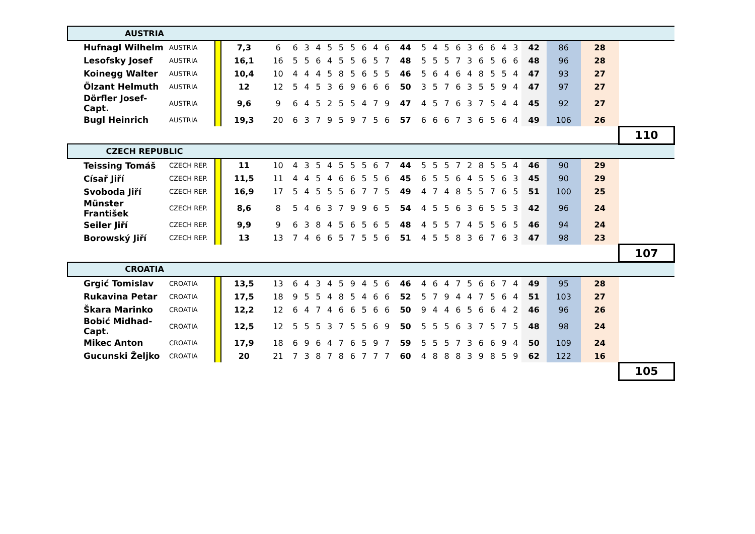| AUSTRIA | | | | | | | | | | | | | | | | | | | | | | | | | | | | |
| Hufnagl Wilhelm | AUSTRIA | | 7,3 | 6 | 6 | 3 | 4 | 5 | 5 | 5 | 6 | 4 | 6 | 44 | 5 | 4 | 5 | 6 | 3 | 6 | 6 | 4 | 3 | 42 | 86 | | 28 | |
| Lesofsky Josef | AUSTRIA | | 16,1 | 16 | 5 | 5 | 6 | 4 | 5 | 5 | 6 | 5 | 7 | 48 | 5 | 5 | 5 | 7 | 3 | 6 | 5 | 6 | 6 | 48 | 96 | | 28 | |
| Koinegg Walter | AUSTRIA | | 10,4 | 10 | 4 | 4 | 4 | 5 | 8 | 5 | 6 | 5 | 5 | 46 | 5 | 6 | 4 | 6 | 4 | 8 | 5 | 5 | 4 | 47 | 93 | | 27 | |
| Ölzant Helmuth | AUSTRIA | | 12 | 12 | 5 | 4 | 5 | 3 | 6 | 9 | 6 | 6 | 6 | 50 | 3 | 5 | 7 | 6 | 3 | 5 | 5 | 9 | 4 | 47 | 97 | | 27 | |
| Dörfler Josef-Capt. | AUSTRIA | | 9,6 | 9 | 6 | 4 | 5 | 2 | 5 | 5 | 4 | 7 | 9 | 47 | 4 | 5 | 7 | 6 | 3 | 7 | 5 | 4 | 4 | 45 | 92 | | 27 | |
| Bugl Heinrich | AUSTRIA | | 19,3 | 20 | 6 | 3 | 7 | 9 | 5 | 9 | 7 | 5 | 6 | 57 | 6 | 6 | 6 | 7 | 3 | 6 | 5 | 6 | 4 | 49 | 106 | | 26 | |
| | | | | | | | | | | | | | | | | | | | | | | | | | | | | 110 |
| CZECH REPUBLIC | | | | | | | | | | | | | | | | | | | | | | | | | | | | |
| Teissing Tomáš | CZECH REP. | | 11 | 10 | 4 | 3 | 5 | 4 | 5 | 5 | 5 | 6 | 7 | 44 | 5 | 5 | 5 | 7 | 2 | 8 | 5 | 5 | 4 | 46 | 90 | | 29 | |
| Císař Jiří | CZECH REP. | | 11,5 | 11 | 4 | 4 | 5 | 4 | 6 | 6 | 5 | 5 | 6 | 45 | 6 | 5 | 5 | 6 | 4 | 5 | 5 | 6 | 3 | 45 | 90 | | 29 | |
| Svoboda Jiří | CZECH REP. | | 16,9 | 17 | 5 | 4 | 5 | 5 | 5 | 6 | 7 | 7 | 5 | 49 | 4 | 7 | 4 | 8 | 5 | 5 | 7 | 6 | 5 | 51 | 100 | | 25 | |
| Münster František | CZECH REP. | | 8,6 | 8 | 5 | 4 | 6 | 3 | 7 | 9 | 9 | 6 | 5 | 54 | 4 | 5 | 5 | 6 | 3 | 6 | 5 | 5 | 3 | 42 | 96 | | 24 | |
| Seiler Jiří | CZECH REP. | | 9,9 | 9 | 6 | 3 | 8 | 4 | 5 | 6 | 5 | 6 | 5 | 48 | 4 | 5 | 5 | 7 | 4 | 5 | 5 | 6 | 5 | 46 | 94 | | 24 | |
| Borowský Jiří | CZECH REP. | | 13 | 13 | 7 | 4 | 6 | 6 | 5 | 7 | 5 | 5 | 6 | 51 | 4 | 5 | 5 | 8 | 3 | 6 | 7 | 6 | 3 | 47 | 98 | | 23 | |
| | | | | | | | | | | | | | | | | | | | | | | | | | | | | 107 |
| CROATIA | | | | | | | | | | | | | | | | | | | | | | | | | | | | |
| Grgić Tomislav | CROATIA | | 13,5 | 13 | 6 | 4 | 3 | 4 | 5 | 9 | 4 | 5 | 6 | 46 | 4 | 6 | 4 | 7 | 5 | 6 | 6 | 7 | 4 | 49 | 95 | | 28 | |
| Rukavina Petar | CROATIA | | 17,5 | 18 | 9 | 5 | 5 | 4 | 8 | 5 | 4 | 6 | 6 | 52 | 5 | 7 | 9 | 4 | 4 | 7 | 5 | 6 | 4 | 51 | 103 | | 27 | |
| Škara Marinko | CROATIA | | 12,2 | 12 | 6 | 4 | 7 | 4 | 6 | 6 | 5 | 6 | 6 | 50 | 9 | 4 | 4 | 6 | 5 | 6 | 6 | 4 | 2 | 46 | 96 | | 26 | |
| Bobić Midhad-Capt. | CROATIA | | 12,5 | 12 | 5 | 5 | 5 | 3 | 7 | 5 | 5 | 6 | 9 | 50 | 5 | 5 | 5 | 6 | 3 | 7 | 5 | 7 | 5 | 48 | 98 | | 24 | |
| Mikec Anton | CROATIA | | 17,9 | 18 | 6 | 9 | 6 | 4 | 7 | 6 | 5 | 9 | 7 | 59 | 5 | 5 | 5 | 7 | 3 | 6 | 6 | 9 | 4 | 50 | 109 | | 24 | |
| Gucunski Željko | CROATIA | | 20 | 21 | 7 | 3 | 8 | 7 | 8 | 6 | 7 | 7 | 7 | 60 | 4 | 8 | 8 | 8 | 3 | 9 | 8 | 5 | 9 | 62 | 122 | | 16 | |
| | | | | | | | | | | | | | | | | | | | | | | | | | | | | 105 |